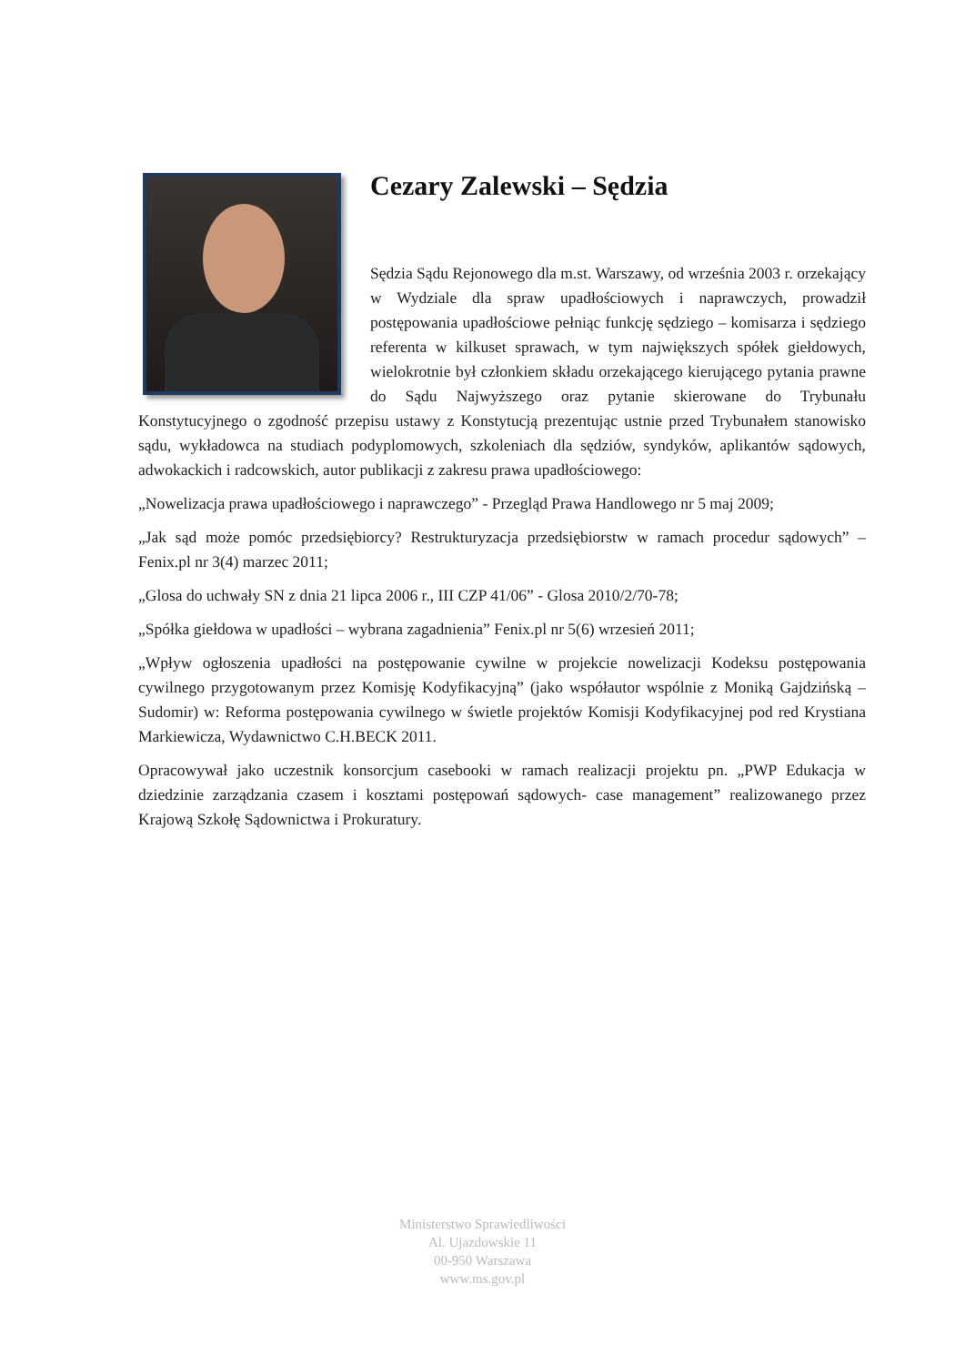Cezary Zalewski – Sędzia
Sędzia Sądu Rejonowego dla m.st. Warszawy, od września 2003 r. orzekający w Wydziale dla spraw upadłościowych i naprawczych, prowadził postępowania upadłościowe pełniąc funkcję sędziego – komisarza i sędziego referenta w kilkuset sprawach, w tym największych spółek giełdowych, wielokrotnie był członkiem składu orzekającego kierującego pytania prawne do Sądu Najwyższego oraz pytanie skierowane do Trybunału Konstytucyjnego o zgodność przepisu ustawy z Konstytucją prezentując ustnie przed Trybunałem stanowisko sądu, wykładowca na studiach podyplomowych, szkoleniach dla sędziów, syndyków, aplikantów sądowych, adwokackich i radcowskich, autor publikacji z zakresu prawa upadłościowego:
„Nowelizacja prawa upadłościowego i naprawczego” - Przegląd Prawa Handlowego nr 5 maj 2009;
„Jak sąd może pomóc przedsiębiorcy? Restrukturyzacja przedsiębiorstw w ramach procedur sądowych” – Fenix.pl nr 3(4) marzec 2011;
„Glosa do uchwały SN z dnia 21 lipca 2006 r., III CZP 41/06” - Glosa 2010/2/70-78;
„Spółka giełdowa w upadłości – wybrana zagadnienia” Fenix.pl nr 5(6) wrzesień 2011;
„Wpływ ogłoszenia upadłości na postępowanie cywilne w projekcie nowelizacji Kodeksu postępowania cywilnego przygotowanym przez Komisję Kodyfikacyjną” (jako współautor wspólnie z Moniką Gajdzińską – Sudomir) w: Reforma postępowania cywilnego w świetle projektów Komisji Kodyfikacyjnej pod red Krystiana Markiewicza, Wydawnictwo C.H.BECK 2011.
Opracowywał jako uczestnik konsorcjum casebooki w ramach realizacji projektu pn. „PWP Edukacja w dziedzinie zarządzania czasem i kosztami postępowań sądowych- case management” realizowanego przez Krajową Szkołę Sądownictwa i Prokuratury.
Ministerstwo Sprawiedliwości
Al. Ujazdowskie 11
00-950 Warszawa
www.ms.gov.pl